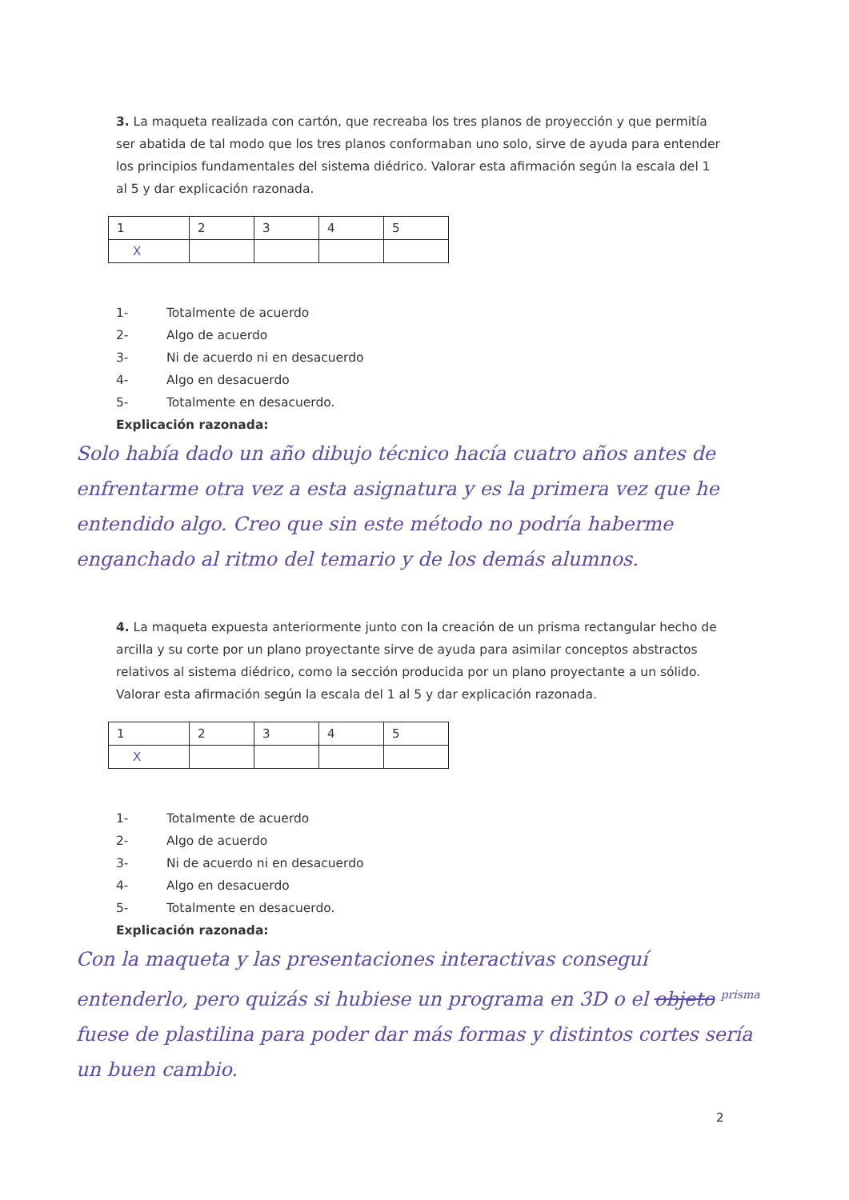3. La maqueta realizada con cartón, que recreaba los tres planos de proyección y que permitía ser abatida de tal modo que los tres planos conformaban uno solo, sirve de ayuda para entender los principios fundamentales del sistema diédrico. Valorar esta afirmación según la escala del 1 al 5 y dar explicación razonada.
| 1 | 2 | 3 | 4 | 5 |
| X | | | | |
1- Totalmente de acuerdo
2- Algo de acuerdo
3- Ni de acuerdo ni en desacuerdo
4- Algo en desacuerdo
5- Totalmente en desacuerdo.
Explicación razonada:
Solo había dado un año dibujo técnico hacía cuatro años antes de enfrentarme otra vez a esta asignatura y es la primera vez que he entendido algo. Creo que sin este método no podría haberme enganchado al ritmo del temario y de los demás alumnos.
4. La maqueta expuesta anteriormente junto con la creación de un prisma rectangular hecho de arcilla y su corte por un plano proyectante sirve de ayuda para asimilar conceptos abstractos relativos al sistema diédrico, como la sección producida por un plano proyectante a un sólido. Valorar esta afirmación según la escala del 1 al 5 y dar explicación razonada.
| 1 | 2 | 3 | 4 | 5 |
| X | | | | |
1- Totalmente de acuerdo
2- Algo de acuerdo
3- Ni de acuerdo ni en desacuerdo
4- Algo en desacuerdo
5- Totalmente en desacuerdo.
Explicación razonada:
Con la maqueta y las presentaciones interactivas conseguí entenderlo, pero quizás si hubiese un programa en 3D o el objeto <sup>prisma</sup> fuese de plastilina para poder dar más formas y distintos cortes sería un buen cambio.
2